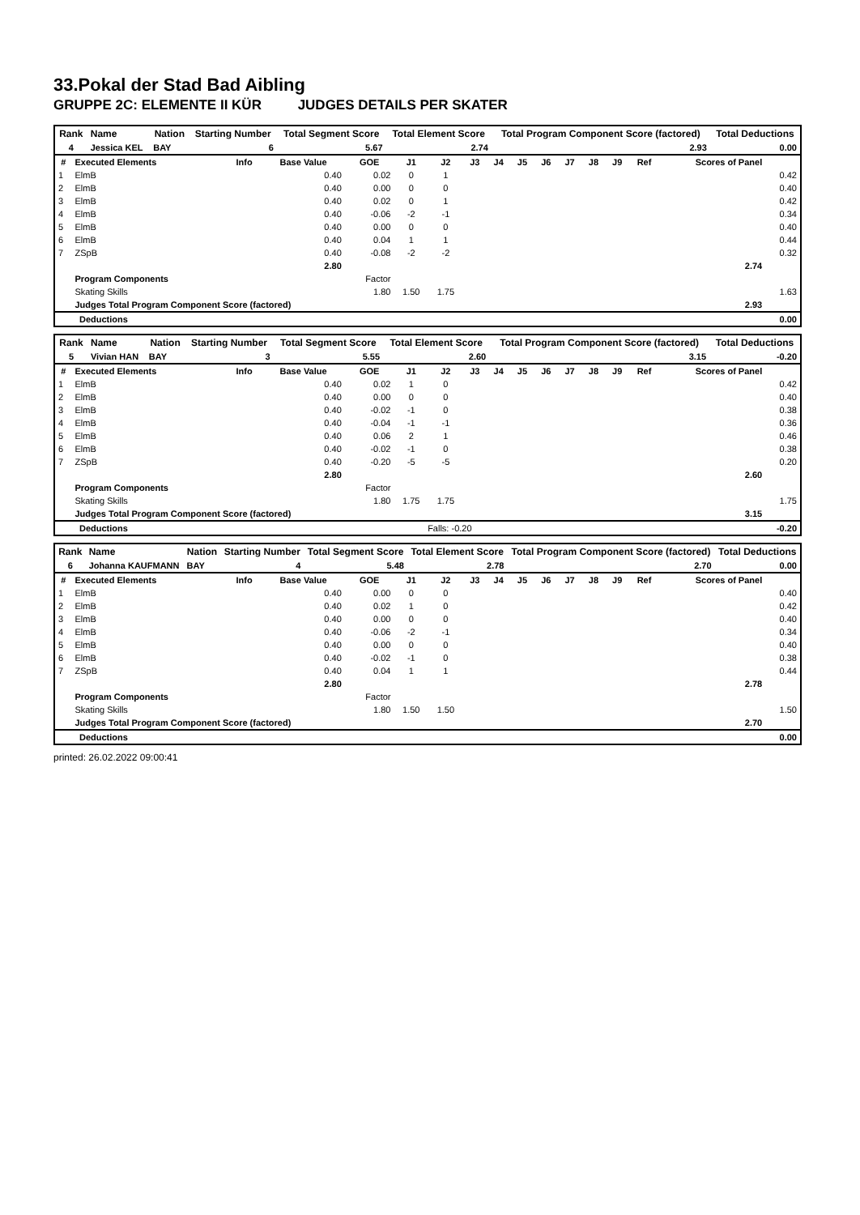33.Pokal der Stad Bad Aibling
GRUPPE 2C: ELEMENTE II KÜR JUDGES DETAILS PER SKATER
| Rank | Name | Nation | Starting Number | Total Segment Score | Total Element Score | Total Program Component Score (factored) | Total Deductions |
| --- | --- | --- | --- | --- | --- | --- | --- |
| 4 | Jessica KEL | BAY | 6 | 5.67 | 2.74 | 2.93 | 0.00 |
| # | Executed Elements | Info | Base Value | GOE | J1 | J2 | J3 | J4 | J5 | J6 | J7 | J8 | J9 | Ref | Scores of Panel | |
| --- | --- | --- | --- | --- | --- | --- | --- | --- | --- | --- | --- | --- | --- | --- | --- | --- |
| 1 | ElmB | | 0.40 | 0.02 | 0 | 1 | | | | | | | | | | 0.42 |
| 2 | ElmB | | 0.40 | 0.00 | 0 | 0 | | | | | | | | | | 0.40 |
| 3 | ElmB | | 0.40 | 0.02 | 0 | 1 | | | | | | | | | | 0.42 |
| 4 | ElmB | | 0.40 | -0.06 | -2 | -1 | | | | | | | | | | 0.34 |
| 5 | ElmB | | 0.40 | 0.00 | 0 | 0 | | | | | | | | | | 0.40 |
| 6 | ElmB | | 0.40 | 0.04 | 1 | 1 | | | | | | | | | | 0.44 |
| 7 | ZSpB | | 0.40 | -0.08 | -2 | -2 | | | | | | | | | | 0.32 |
| | | | 2.80 | | | | | | | | | | | | 2.74 | |
| | Program Components | | | Factor | | | | | | | | | | | | |
| | Skating Skills | | | 1.80 | 1.50 | 1.75 | | | | | | | | | | 1.63 |
| | Judges Total Program Component Score (factored) | | | | | | | | | | | | | | 2.93 | |
| Deductions | 0.00 |
| Rank | Name | Nation | Starting Number | Total Segment Score | Total Element Score | Total Program Component Score (factored) | Total Deductions |
| --- | --- | --- | --- | --- | --- | --- | --- |
| 5 | Vivian HAN | BAY | 3 | 5.55 | 2.60 | 3.15 | -0.20 |
| # | Executed Elements | Info | Base Value | GOE | J1 | J2 | J3 | J4 | J5 | J6 | J7 | J8 | J9 | Ref | Scores of Panel | |
| --- | --- | --- | --- | --- | --- | --- | --- | --- | --- | --- | --- | --- | --- | --- | --- | --- |
| 1 | ElmB | | 0.40 | 0.02 | 1 | 0 | | | | | | | | | | 0.42 |
| 2 | ElmB | | 0.40 | 0.00 | 0 | 0 | | | | | | | | | | 0.40 |
| 3 | ElmB | | 0.40 | -0.02 | -1 | 0 | | | | | | | | | | 0.38 |
| 4 | ElmB | | 0.40 | -0.04 | -1 | -1 | | | | | | | | | | 0.36 |
| 5 | ElmB | | 0.40 | 0.06 | 2 | 1 | | | | | | | | | | 0.46 |
| 6 | ElmB | | 0.40 | -0.02 | -1 | 0 | | | | | | | | | | 0.38 |
| 7 | ZSpB | | 0.40 | -0.20 | -5 | -5 | | | | | | | | | | 0.20 |
| | | | 2.80 | | | | | | | | | | | | 2.60 | |
| | Program Components | | | Factor | | | | | | | | | | | | |
| | Skating Skills | | | 1.80 | 1.75 | 1.75 | | | | | | | | | | 1.75 |
| | Judges Total Program Component Score (factored) | | | | | | | | | | | | | | 3.15 | |
| Deductions | Falls: -0.20 | -0.20 |
| Rank | Name | Nation | Starting Number | Total Segment Score | Total Element Score | Total Program Component Score (factored) | Total Deductions |
| --- | --- | --- | --- | --- | --- | --- | --- |
| 6 | Johanna KAUFMANN | BAY | 4 | 5.48 | 2.78 | 2.70 | 0.00 |
| # | Executed Elements | Info | Base Value | GOE | J1 | J2 | J3 | J4 | J5 | J6 | J7 | J8 | J9 | Ref | Scores of Panel | |
| --- | --- | --- | --- | --- | --- | --- | --- | --- | --- | --- | --- | --- | --- | --- | --- | --- |
| 1 | ElmB | | 0.40 | 0.00 | 0 | 0 | | | | | | | | | | 0.40 |
| 2 | ElmB | | 0.40 | 0.02 | 1 | 0 | | | | | | | | | | 0.42 |
| 3 | ElmB | | 0.40 | 0.00 | 0 | 0 | | | | | | | | | | 0.40 |
| 4 | ElmB | | 0.40 | -0.06 | -2 | -1 | | | | | | | | | | 0.34 |
| 5 | ElmB | | 0.40 | 0.00 | 0 | 0 | | | | | | | | | | 0.40 |
| 6 | ElmB | | 0.40 | -0.02 | -1 | 0 | | | | | | | | | | 0.38 |
| 7 | ZSpB | | 0.40 | 0.04 | 1 | 1 | | | | | | | | | | 0.44 |
| | | | 2.80 | | | | | | | | | | | | 2.78 | |
| | Program Components | | | Factor | | | | | | | | | | | | |
| | Skating Skills | | | 1.80 | 1.50 | 1.50 | | | | | | | | | | 1.50 |
| | Judges Total Program Component Score (factored) | | | | | | | | | | | | | | 2.70 | |
| Deductions | 0.00 |
printed: 26.02.2022 09:00:41